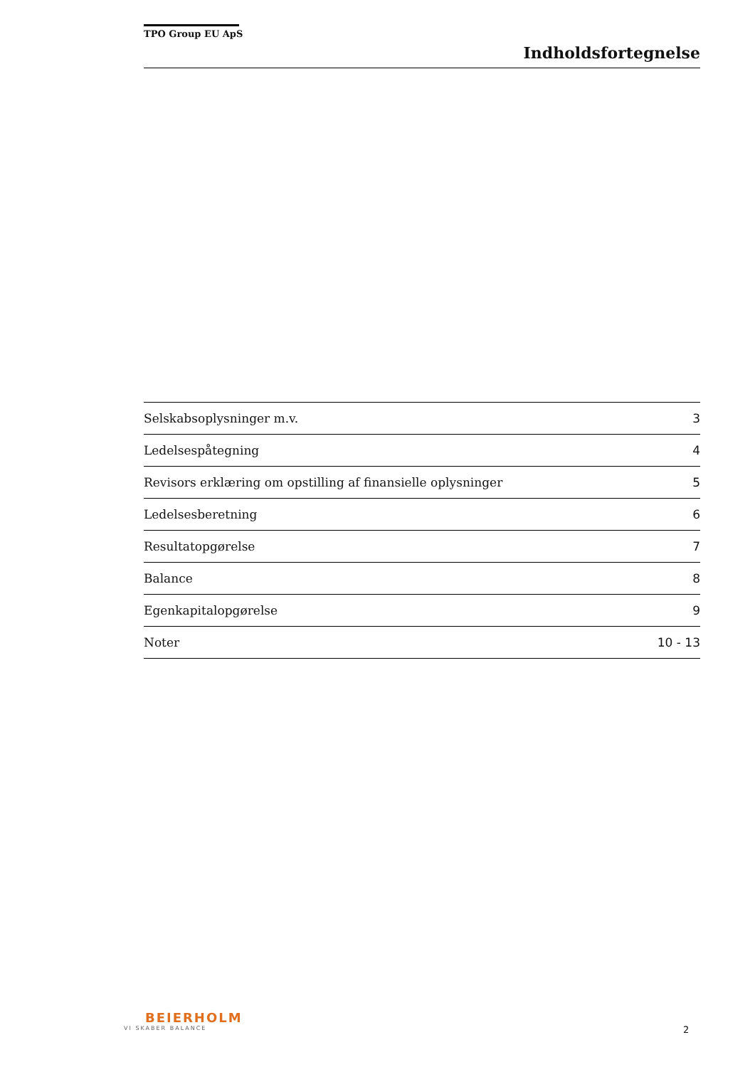TPO Group EU ApS
Indholdsfortegnelse
| Selskabsoplysninger m.v. | 3 |
| Ledelsespåtegning | 4 |
| Revisors erklæring om opstilling af finansielle oplysninger | 5 |
| Ledelsesberetning | 6 |
| Resultatopgørelse | 7 |
| Balance | 8 |
| Egenkapitalopgørelse | 9 |
| Noter | 10 - 13 |
BEIERHOLM
VI SKABER BALANCE
2